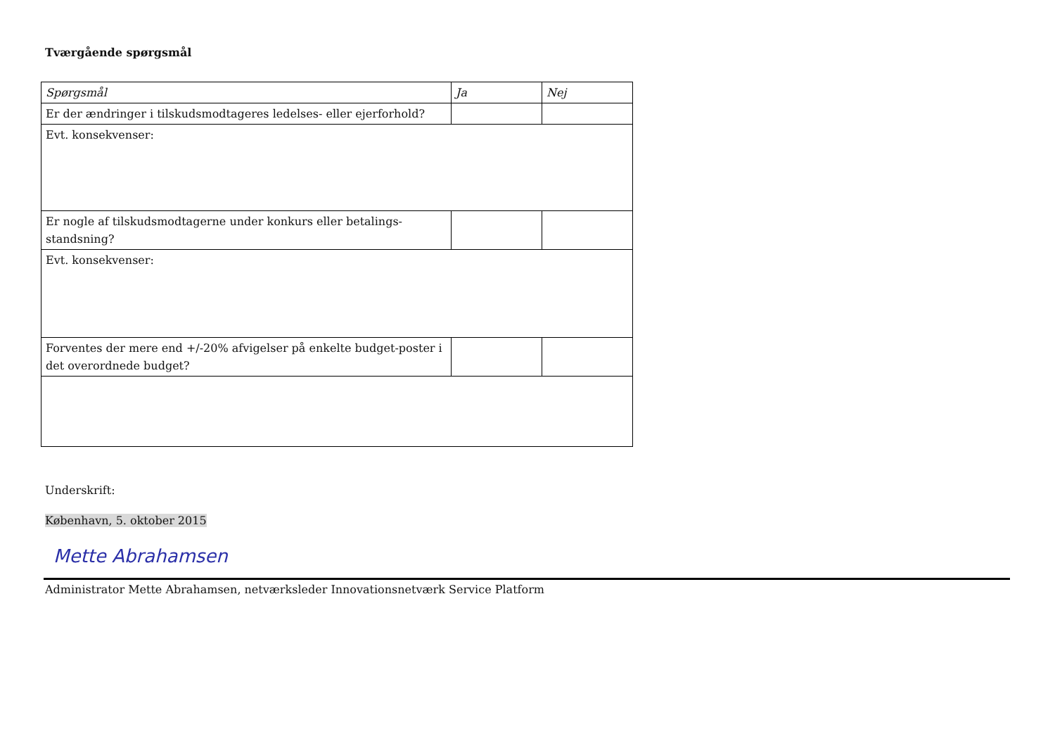Tværgående spørgsmål
| Spørgsmål | Ja | Nej |
| --- | --- | --- |
| Er der ændringer i tilskudsmodtageres ledelses- eller ejerforhold? | | |
| Evt. konsekvenser: | | |
| Er nogle af tilskudsmodtagerne under konkurs eller betalings-standsning? | | |
| Evt. konsekvenser: | | |
| Forventes der mere end +/-20% afvigelser på enkelte budget-poster i det overordnede budget? | | |
Underskrift:
København, 5. oktober 2015
Mette Abrahamsen
Administrator Mette Abrahamsen, netværksleder Innovationsnetværk Service Platform